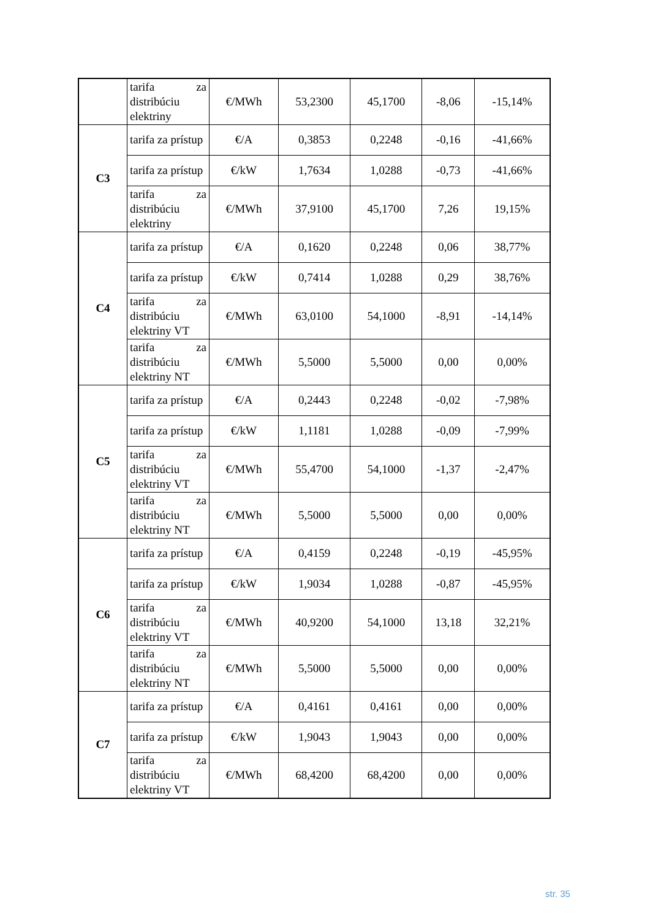| | tarifa za distribúciu elektriny | €/MWh | 53,2300 | 45,1700 | -8,06 | -15,14% |
| C3 | tarifa za prístup | €/A | 0,3853 | 0,2248 | -0,16 | -41,66% |
| | tarifa za prístup | €/kW | 1,7634 | 1,0288 | -0,73 | -41,66% |
| | tarifa za distribúciu elektriny | €/MWh | 37,9100 | 45,1700 | 7,26 | 19,15% |
| C4 | tarifa za prístup | €/A | 0,1620 | 0,2248 | 0,06 | 38,77% |
| | tarifa za prístup | €/kW | 0,7414 | 1,0288 | 0,29 | 38,76% |
| | tarifa za distribúciu elektriny VT | €/MWh | 63,0100 | 54,1000 | -8,91 | -14,14% |
| | tarifa za distribúciu elektriny NT | €/MWh | 5,5000 | 5,5000 | 0,00 | 0,00% |
| C5 | tarifa za prístup | €/A | 0,2443 | 0,2248 | -0,02 | -7,98% |
| | tarifa za prístup | €/kW | 1,1181 | 1,0288 | -0,09 | -7,99% |
| | tarifa za distribúciu elektriny VT | €/MWh | 55,4700 | 54,1000 | -1,37 | -2,47% |
| | tarifa za distribúciu elektriny NT | €/MWh | 5,5000 | 5,5000 | 0,00 | 0,00% |
| C6 | tarifa za prístup | €/A | 0,4159 | 0,2248 | -0,19 | -45,95% |
| | tarifa za prístup | €/kW | 1,9034 | 1,0288 | -0,87 | -45,95% |
| | tarifa za distribúciu elektriny VT | €/MWh | 40,9200 | 54,1000 | 13,18 | 32,21% |
| | tarifa za distribúciu elektriny NT | €/MWh | 5,5000 | 5,5000 | 0,00 | 0,00% |
| C7 | tarifa za prístup | €/A | 0,4161 | 0,4161 | 0,00 | 0,00% |
| | tarifa za prístup | €/kW | 1,9043 | 1,9043 | 0,00 | 0,00% |
| | tarifa za distribúciu elektriny VT | €/MWh | 68,4200 | 68,4200 | 0,00 | 0,00% |
str. 35